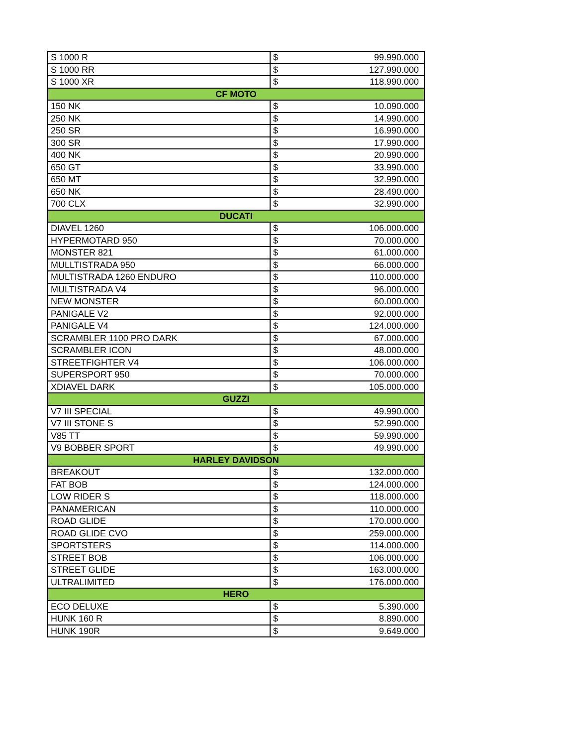| S 1000 R | $ | 99.990.000 |
| S 1000 RR | $ | 127.990.000 |
| S 1000 XR | $ | 118.990.000 |
| CF MOTO | | |
| 150 NK | $ | 10.090.000 |
| 250 NK | $ | 14.990.000 |
| 250 SR | $ | 16.990.000 |
| 300 SR | $ | 17.990.000 |
| 400 NK | $ | 20.990.000 |
| 650 GT | $ | 33.990.000 |
| 650 MT | $ | 32.990.000 |
| 650 NK | $ | 28.490.000 |
| 700 CLX | $ | 32.990.000 |
| DUCATI | | |
| DIAVEL 1260 | $ | 106.000.000 |
| HYPERMOTARD 950 | $ | 70.000.000 |
| MONSTER 821 | $ | 61.000.000 |
| MULLTISTRADA 950 | $ | 66.000.000 |
| MULTISTRADA 1260 ENDURO | $ | 110.000.000 |
| MULTISTRADA V4 | $ | 96.000.000 |
| NEW MONSTER | $ | 60.000.000 |
| PANIGALE V2 | $ | 92.000.000 |
| PANIGALE V4 | $ | 124.000.000 |
| SCRAMBLER 1100 PRO DARK | $ | 67.000.000 |
| SCRAMBLER ICON | $ | 48.000.000 |
| STREETFIGHTER V4 | $ | 106.000.000 |
| SUPERSPORT 950 | $ | 70.000.000 |
| XDIAVEL DARK | $ | 105.000.000 |
| GUZZI | | |
| V7 III SPECIAL | $ | 49.990.000 |
| V7 III STONE S | $ | 52.990.000 |
| V85 TT | $ | 59.990.000 |
| V9 BOBBER SPORT | $ | 49.990.000 |
| HARLEY DAVIDSON | | |
| BREAKOUT | $ | 132.000.000 |
| FAT BOB | $ | 124.000.000 |
| LOW RIDER S | $ | 118.000.000 |
| PANAMERICAN | $ | 110.000.000 |
| ROAD GLIDE | $ | 170.000.000 |
| ROAD GLIDE CVO | $ | 259.000.000 |
| SPORTSTERS | $ | 114.000.000 |
| STREET BOB | $ | 106.000.000 |
| STREET GLIDE | $ | 163.000.000 |
| ULTRALIMITED | $ | 176.000.000 |
| HERO | | |
| ECO DELUXE | $ | 5.390.000 |
| HUNK 160 R | $ | 8.890.000 |
| HUNK 190R | $ | 9.649.000 |